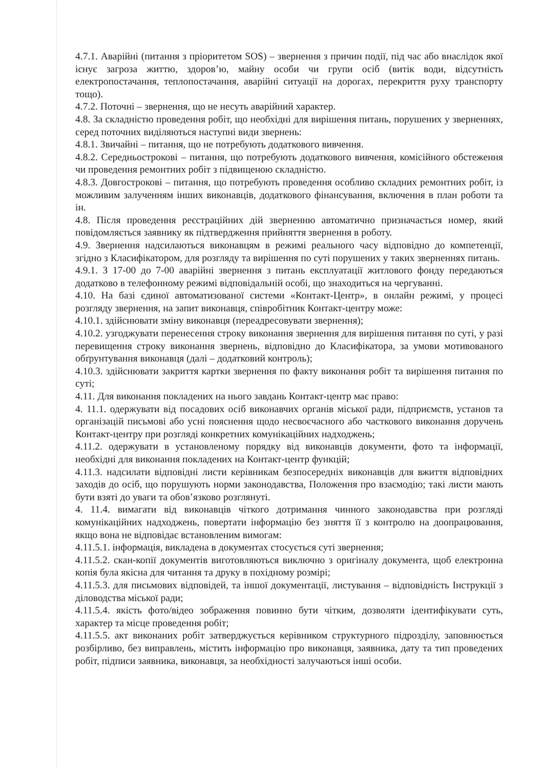4.7.1. Аварійні (питання з пріоритетом SOS) – звернення з причин події, під час або внаслідок якої існує загроза життю, здоров’ю, майну особи чи групи осіб (витік води, відсутність електропостачання, теплопостачання, аварійні ситуації на дорогах, перекриття руху транспорту тощо).
4.7.2. Поточні – звернення, що не несуть аварійний характер.
4.8. За складністю проведення робіт, що необхідні для вирішення питань, порушених у зверненнях, серед поточних виділяються наступні види звернень:
4.8.1. Звичайні – питання, що не потребують додаткового вивчення.
4.8.2. Середньострокові – питання, що потребують додаткового вивчення, комісійного обстеження чи проведення ремонтних робіт з підвищеною складністю.
4.8.3. Довгострокові – питання, що потребують проведення особливо складних ремонтних робіт, із можливим залученням інших виконавців, додаткового фінансування, включення в план роботи та ін.
4.8. Після проведення реєстраційних дій зверненню автоматично призначається номер, який повідомляється заявнику як підтвердження прийняття звернення в роботу.
4.9. Звернення надсилаються виконавцям в режимі реального часу відповідно до компетенції, згідно з Класифікатором, для розгляду та вирішення по суті порушених у таких зверненнях питань.
4.9.1. З 17-00 до 7-00 аварійні звернення з питань експлуатації житлового фонду передаються додатково в телефонному режимі відповідальній особі, що знаходиться на чергуванні.
4.10. На базі єдиної автоматизованої системи «Контакт-Центр», в онлайн режимі, у процесі розгляду звернення, на запит виконавця, співробітник Контакт-центру може:
4.10.1. здійснювати зміну виконавця (переадресовувати звернення);
4.10.2. узгоджувати перенесення строку виконання звернення для вирішення питання по суті, у разі перевищення строку виконання звернень, відповідно до Класифікатора, за умови мотивованого обґрунтування виконавця (далі – додатковий контроль);
4.10.3. здійснювати закриття картки звернення по факту виконання робіт та вирішення питання по суті;
4.11. Для виконання покладених на нього завдань Контакт-центр має право:
4. 11.1. одержувати від посадових осіб виконавчих органів міської ради, підприємств, установ та організацій письмові або усні пояснення щодо несвоєчасного або часткового виконання доручень Контакт-центру при розгляді конкретних комунікаційних надходжень;
4.11.2. одержувати в установленому порядку від виконавців документи, фото та інформації, необхідні для виконання покладених на Контакт-центр функцій;
4.11.3. надсилати відповідні листи керівникам безпосередніх виконавців для вжиття відповідних заходів до осіб, що порушують норми законодавства, Положення про взаємодію; такі листи мають бути взяті до уваги та обов’язково розглянуті.
4. 11.4. вимагати від виконавців чіткого дотримання чинного законодавства при розгляді комунікаційних надходжень, повертати інформацію без зняття її з контролю на доопрацювання, якщо вона не відповідає встановленим вимогам:
4.11.5.1. інформація, викладена в документах стосується суті звернення;
4.11.5.2. скан-копії документів виготовляються виключно з оригіналу документа, щоб електронна копія була якісна для читання та друку в похідному розмірі;
4.11.5.3. для письмових відповідей, та іншої документації, листування – відповідність Інструкції з діловодства міської ради;
4.11.5.4. якість фото/відео зображення повинно бути чітким, дозволяти ідентифікувати суть, характер та місце проведення робіт;
4.11.5.5. акт виконаних робіт затверджується керівником структурного підрозділу, заповнюється розбірливо, без виправлень, містить інформацію про виконавця, заявника, дату та тип проведених робіт, підписи заявника, виконавця, за необхідності залучаються інші особи.